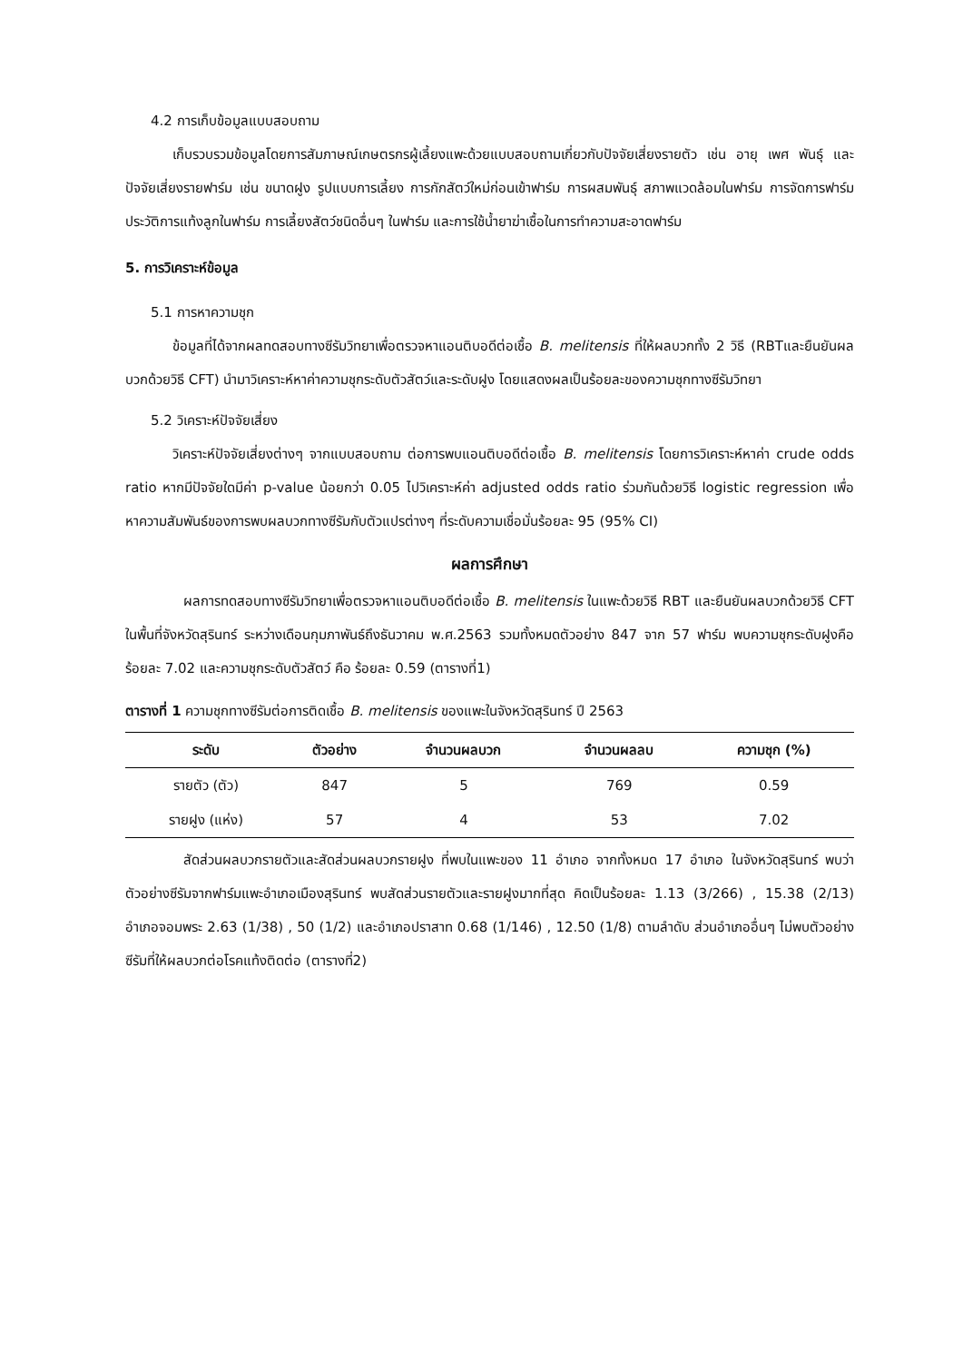4.2 การเก็บข้อมูลแบบสอบถาม
เก็บรวบรวมข้อมูลโดยการสัมภาษณ์เกษตรกรผู้เลี้ยงแพะด้วยแบบสอบถามเกี่ยวกับปัจจัยเสี่ยงรายตัว เช่น อายุ เพศ พันธุ์ และปัจจัยเสี่ยงรายฟาร์ม เช่น ขนาดฝูง รูปแบบการเลี้ยง การกักสัตว์ใหม่ก่อนเข้าฟาร์ม การผสมพันธุ์ สภาพแวดล้อมในฟาร์ม การจัดการฟาร์ม ประวัติการแท้งลูกในฟาร์ม การเลี้ยงสัตว์ชนิดอื่นๆ ในฟาร์ม และการใช้น้ำยาฆ่าเชื้อในการทำความสะอาดฟาร์ม
5. การวิเคราะห์ข้อมูล
5.1 การหาความชุก
ข้อมูลที่ได้จากผลทดสอบทางซีรัมวิทยาเพื่อตรวจหาแอนติบอดีต่อเชื้อ B. melitensis ที่ให้ผลบวกทั้ง 2 วิธี (RBTและยืนยันผลบวกด้วยวิธี CFT) นำมาวิเคราะห์หาค่าความชุกระดับตัวสัตว์และระดับฝูง โดยแสดงผลเป็นร้อยละของความชุกทางซีรัมวิทยา
5.2 วิเคราะห์ปัจจัยเสี่ยง
วิเคราะห์ปัจจัยเสี่ยงต่างๆ จากแบบสอบถาม ต่อการพบแอนติบอดีต่อเชื้อ B. melitensis โดยการวิเคราะห์หาค่า crude odds ratio หากมีปัจจัยใดมีค่า p-value น้อยกว่า 0.05 ไปวิเคราะห์ค่า adjusted odds ratio ร่วมกันด้วยวิธี logistic regression เพื่อหาความสัมพันธ์ของการพบผลบวกทางซีรัมกับตัวแปรต่างๆ ที่ระดับความเชื่อมั่นร้อยละ 95 (95% CI)
ผลการศึกษา
ผลการทดสอบทางซีรัมวิทยาเพื่อตรวจหาแอนติบอดีต่อเชื้อ B. melitensis ในแพะด้วยวิธี RBT และยืนยันผลบวกด้วยวิธี CFT ในพื้นที่จังหวัดสุรินทร์ ระหว่างเดือนกุมภาพันธ์ถึงธันวาคม พ.ศ.2563 รวมทั้งหมดตัวอย่าง 847 จาก 57 ฟาร์ม พบความชุกระดับฝูงคือ ร้อยละ 7.02 และความชุกระดับตัวสัตว์ คือ ร้อยละ 0.59 (ตารางที่1)
ตารางที่ 1 ความชุกทางซีรัมต่อการติดเชื้อ B. melitensis ของแพะในจังหวัดสุรินทร์ ปี 2563
| ระดับ | ตัวอย่าง | จำนวนผลบวก | จำนวนผลลบ | ความชุก (%) |
| --- | --- | --- | --- | --- |
| รายตัว (ตัว) | 847 | 5 | 769 | 0.59 |
| รายฝูง (แห่ง) | 57 | 4 | 53 | 7.02 |
สัดส่วนผลบวกรายตัวและสัดส่วนผลบวกรายฝูง ที่พบในแพะของ 11 อำเภอ จากทั้งหมด 17 อำเภอ ในจังหวัดสุรินทร์ พบว่า ตัวอย่างซีรัมจากฟาร์มแพะอำเภอเมืองสุรินทร์ พบสัดส่วนรายตัวและรายฝูงมากที่สุด คิดเป็นร้อยละ 1.13 (3/266) , 15.38 (2/13) อำเภอจอมพระ 2.63 (1/38) , 50 (1/2) และอำเภอปราสาท 0.68 (1/146) , 12.50 (1/8) ตามลำดับ ส่วนอำเภออื่นๆ ไม่พบตัวอย่างซีรัมที่ให้ผลบวกต่อโรคแท้งติดต่อ (ตารางที่2)